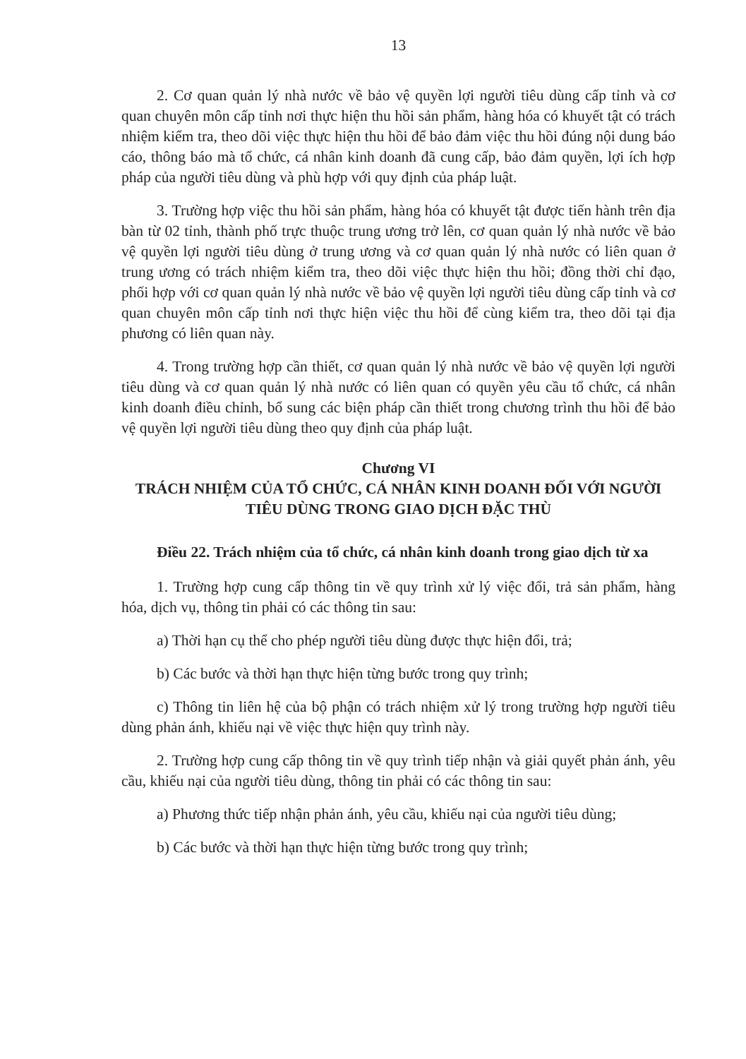13
2. Cơ quan quản lý nhà nước về bảo vệ quyền lợi người tiêu dùng cấp tỉnh và cơ quan chuyên môn cấp tỉnh nơi thực hiện thu hồi sản phẩm, hàng hóa có khuyết tật có trách nhiệm kiểm tra, theo dõi việc thực hiện thu hồi để bảo đảm việc thu hồi đúng nội dung báo cáo, thông báo mà tổ chức, cá nhân kinh doanh đã cung cấp, bảo đảm quyền, lợi ích hợp pháp của người tiêu dùng và phù hợp với quy định của pháp luật.
3. Trường hợp việc thu hồi sản phẩm, hàng hóa có khuyết tật được tiến hành trên địa bàn từ 02 tỉnh, thành phố trực thuộc trung ương trở lên, cơ quan quản lý nhà nước về bảo vệ quyền lợi người tiêu dùng ở trung ương và cơ quan quản lý nhà nước có liên quan ở trung ương có trách nhiệm kiểm tra, theo dõi việc thực hiện thu hồi; đồng thời chỉ đạo, phối hợp với cơ quan quản lý nhà nước về bảo vệ quyền lợi người tiêu dùng cấp tỉnh và cơ quan chuyên môn cấp tỉnh nơi thực hiện việc thu hồi để cùng kiểm tra, theo dõi tại địa phương có liên quan này.
4. Trong trường hợp cần thiết, cơ quan quản lý nhà nước về bảo vệ quyền lợi người tiêu dùng và cơ quan quản lý nhà nước có liên quan có quyền yêu cầu tổ chức, cá nhân kinh doanh điều chỉnh, bổ sung các biện pháp cần thiết trong chương trình thu hồi để bảo vệ quyền lợi người tiêu dùng theo quy định của pháp luật.
Chương VI
TRÁCH NHIỆM CỦA TỔ CHỨC, CÁ NHÂN KINH DOANH ĐỐI VỚI NGƯỜI TIÊU DÙNG TRONG GIAO DỊCH ĐẶC THÙ
Điều 22. Trách nhiệm của tổ chức, cá nhân kinh doanh trong giao dịch từ xa
1. Trường hợp cung cấp thông tin về quy trình xử lý việc đổi, trả sản phẩm, hàng hóa, dịch vụ, thông tin phải có các thông tin sau:
a) Thời hạn cụ thể cho phép người tiêu dùng được thực hiện đổi, trả;
b) Các bước và thời hạn thực hiện từng bước trong quy trình;
c) Thông tin liên hệ của bộ phận có trách nhiệm xử lý trong trường hợp người tiêu dùng phản ánh, khiếu nại về việc thực hiện quy trình này.
2. Trường hợp cung cấp thông tin về quy trình tiếp nhận và giải quyết phản ánh, yêu cầu, khiếu nại của người tiêu dùng, thông tin phải có các thông tin sau:
a) Phương thức tiếp nhận phản ánh, yêu cầu, khiếu nại của người tiêu dùng;
b) Các bước và thời hạn thực hiện từng bước trong quy trình;